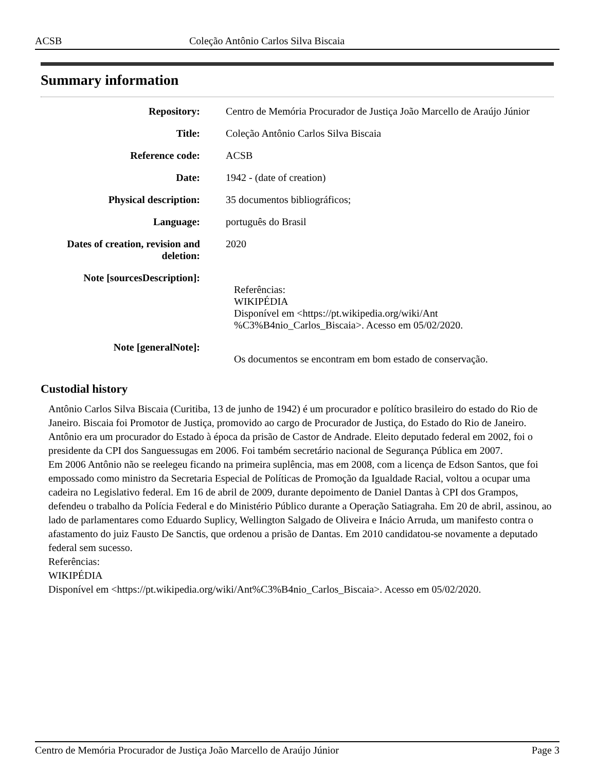ACSB Coleção Antônio Carlos Silva Biscaia
Summary information
| Repository: | Centro de Memória Procurador de Justiça João Marcello de Araújo Júnior |
| Title: | Coleção Antônio Carlos Silva Biscaia |
| Reference code: | ACSB |
| Date: | 1942 - (date of creation) |
| Physical description: | 35 documentos bibliográficos; |
| Language: | português do Brasil |
| Dates of creation, revision and deletion: | 2020 |
| Note [sourcesDescription]: | Referências: WIKIPÉDIA Disponível em <https://pt.wikipedia.org/wiki/Ant %C3%B4nio_Carlos_Biscaia>. Acesso em 05/02/2020. |
| Note [generalNote]: | Os documentos se encontram em bom estado de conservação. |
Custodial history
Antônio Carlos Silva Biscaia (Curitiba, 13 de junho de 1942) é um procurador e político brasileiro do estado do Rio de Janeiro. Biscaia foi Promotor de Justiça, promovido ao cargo de Procurador de Justiça, do Estado do Rio de Janeiro.
Antônio era um procurador do Estado à época da prisão de Castor de Andrade. Eleito deputado federal em 2002, foi o presidente da CPI dos Sanguessugas em 2006. Foi também secretário nacional de Segurança Pública em 2007.
Em 2006 Antônio não se reelegeu ficando na primeira suplência, mas em 2008, com a licença de Edson Santos, que foi empossado como ministro da Secretaria Especial de Políticas de Promoção da Igualdade Racial, voltou a ocupar uma cadeira no Legislativo federal. Em 16 de abril de 2009, durante depoimento de Daniel Dantas à CPI dos Grampos, defendeu o trabalho da Polícia Federal e do Ministério Público durante a Operação Satiagraha. Em 20 de abril, assinou, ao lado de parlamentares como Eduardo Suplicy, Wellington Salgado de Oliveira e Inácio Arruda, um manifesto contra o afastamento do juiz Fausto De Sanctis, que ordenou a prisão de Dantas. Em 2010 candidatou-se novamente a deputado federal sem sucesso.
Referências:
WIKIPÉDIA
Disponível em <https://pt.wikipedia.org/wiki/Ant%C3%B4nio_Carlos_Biscaia>. Acesso em 05/02/2020.
Centro de Memória Procurador de Justiça João Marcello de Araújo Júnior Page 3